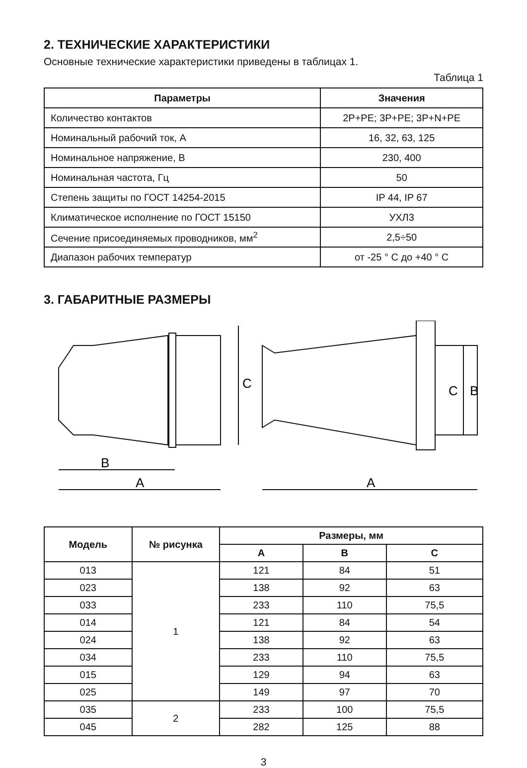2. ТЕХНИЧЕСКИЕ ХАРАКТЕРИСТИКИ
Основные технические характеристики приведены в таблицах 1.
Таблица 1
| Параметры | Значения |
| --- | --- |
| Количество контактов | 2P+PE; 3P+PE; 3P+N+PE |
| Номинальный рабочий ток, А | 16, 32, 63, 125 |
| Номинальное напряжение, В | 230, 400 |
| Номинальная частота, Гц | 50 |
| Степень защиты по ГОСТ 14254-2015 | IP 44, IP 67 |
| Климатическое исполнение по ГОСТ 15150 | УХЛ3 |
| Сечение присоединяемых проводников, мм<sup>2</sup> | 2,5÷50 |
| Диапазон рабочих температур | от -25 ° С до +40 ° С |
3. ГАБАРИТНЫЕ РАЗМЕРЫ
B
A
C
A
C
B
| Модель | № рисунка | Размеры, мм | | |
| --- | --- | --- | --- | --- |
| | | A | B | C |
| 013 | 1 | 121 | 84 | 51 |
| 023 | | 138 | 92 | 63 |
| 033 | | 233 | 110 | 75,5 |
| 014 | | 121 | 84 | 54 |
| 024 | | 138 | 92 | 63 |
| 034 | | 233 | 110 | 75,5 |
| 015 | | 129 | 94 | 63 |
| 025 | | 149 | 97 | 70 |
| 035 | 2 | 233 | 100 | 75,5 |
| 045 | | 282 | 125 | 88 |
3